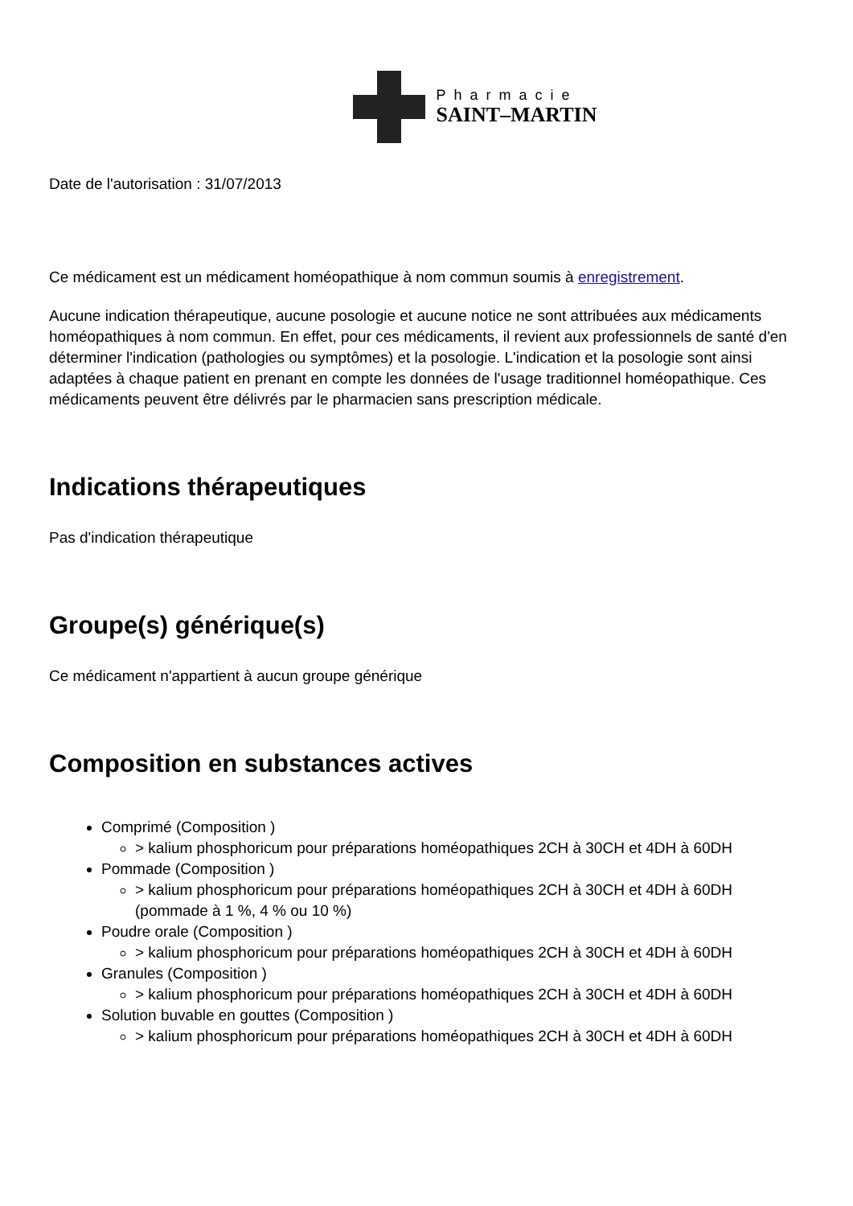Pharmacie
SAINT–MARTIN
Date de l'autorisation : 31/07/2013
Ce médicament est un médicament homéopathique à nom commun soumis à enregistrement.
Aucune indication thérapeutique, aucune posologie et aucune notice ne sont attribuées aux médicaments homéopathiques à nom commun. En effet, pour ces médicaments, il revient aux professionnels de santé d'en déterminer l'indication (pathologies ou symptômes) et la posologie. L'indication et la posologie sont ainsi adaptées à chaque patient en prenant en compte les données de l'usage traditionnel homéopathique. Ces médicaments peuvent être délivrés par le pharmacien sans prescription médicale.
Indications thérapeutiques
Pas d'indication thérapeutique
Groupe(s) générique(s)
Ce médicament n'appartient à aucun groupe générique
Composition en substances actives
Comprimé (Composition )
> kalium phosphoricum pour préparations homéopathiques 2CH à 30CH et 4DH à 60DH
Pommade (Composition )
> kalium phosphoricum pour préparations homéopathiques 2CH à 30CH et 4DH à 60DH (pommade à 1 %, 4 % ou 10 %)
Poudre orale (Composition )
> kalium phosphoricum pour préparations homéopathiques 2CH à 30CH et 4DH à 60DH
Granules (Composition )
> kalium phosphoricum pour préparations homéopathiques 2CH à 30CH et 4DH à 60DH
Solution buvable en gouttes (Composition )
> kalium phosphoricum pour préparations homéopathiques 2CH à 30CH et 4DH à 60DH